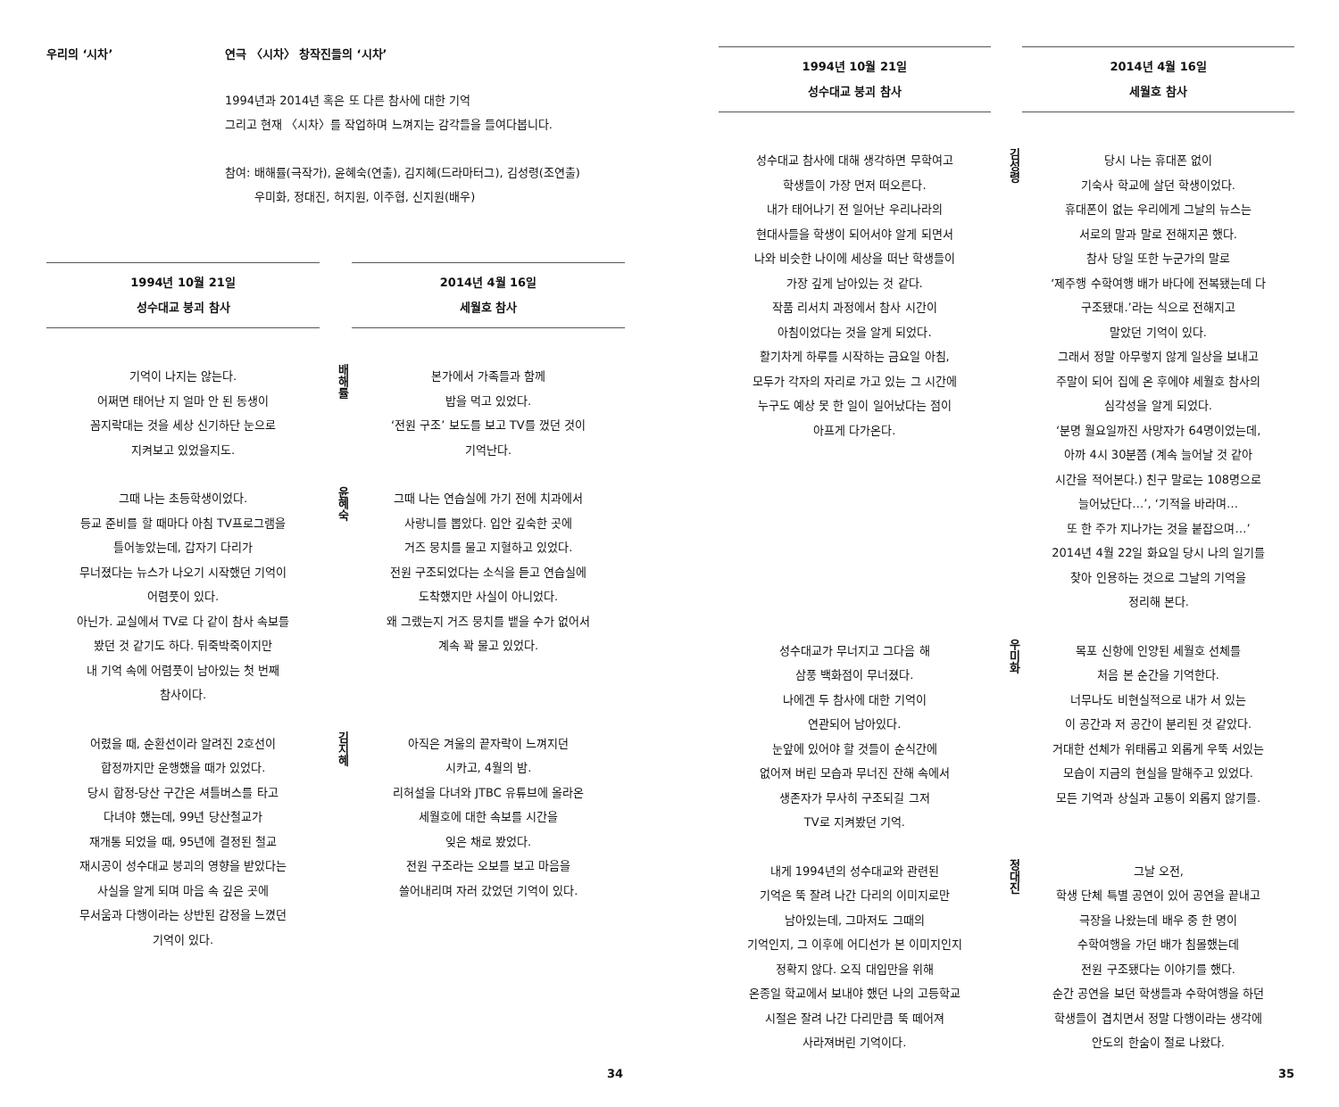우리의 ‘시차’ 연극 〈시차〉 창작진들의 ‘시차’
1994년과 2014년 혹은 또 다른 참사에 대한 기억
그리고 현재 〈시차〉를 작업하며 느껴지는 감각들을 들여다봅니다.
참여: 배해률(극작가), 윤혜숙(연출), 김지혜(드라마터그), 김성령(조연출)
우미화, 정대진, 허지원, 이주협, 신지원(배우)
1994년 10월 21일
성수대교 붕괴 참사
2014년 4월 16일
세월호 참사
기억이 나지는 않는다.
어쩌면 태어난 지 얼마 안 된 동생이
꼼지락대는 것을 세상 신기하단 눈으로
지켜보고 있었을지도.
배해률
본가에서 가족들과 함께
밥을 먹고 있었다.
‘전원 구조’ 보도를 보고 TV를 껐던 것이
기억난다.
그때 나는 초등학생이었다.
등교 준비를 할 때마다 아침 TV프로그램을
틀어놓았는데, 갑자기 다리가
무너졌다는 뉴스가 나오기 시작했던 기억이
어렴풋이 있다.
아닌가. 교실에서 TV로 다 같이 참사 속보를
봤던 것 같기도 하다. 뒤죽박죽이지만
내 기억 속에 어렴풋이 남아있는 첫 번째
참사이다.
윤혜숙
그때 나는 연습실에 가기 전에 치과에서
사랑니를 뽑았다. 입안 깊숙한 곳에
거즈 뭉치를 물고 지혈하고 있었다.
전원 구조되었다는 소식을 듣고 연습실에
도착했지만 사실이 아니었다.
왜 그랬는지 거즈 뭉치를 뱉을 수가 없어서
계속 꽉 물고 있었다.
어렸을 때, 순환선이라 알려진 2호선이
합정까지만 운행했을 때가 있었다.
당시 합정-당산 구간은 셔틀버스를 타고
다녀야 했는데, 99년 당산철교가
재개통 되었을 때, 95년에 결정된 철교
재시공이 성수대교 붕괴의 영향을 받았다는
사실을 알게 되며 마음 속 깊은 곳에
무서움과 다행이라는 상반된 감정을 느꼈던
기억이 있다.
김지혜
아직은 겨울의 끝자락이 느껴지던
시카고, 4월의 밤.
리허설을 다녀와 JTBC 유튜브에 올라온
세월호에 대한 속보를 시간을
잊은 채로 봤었다.
전원 구조라는 오보를 보고 마음을
쓸어내리며 자러 갔었던 기억이 있다.
34
1994년 10월 21일
성수대교 붕괴 참사
2014년 4월 16일
세월호 참사
성수대교 참사에 대해 생각하면 무학여고
학생들이 가장 먼저 떠오른다.
내가 태어나기 전 일어난 우리나라의
현대사들을 학생이 되어서야 알게 되면서
나와 비슷한 나이에 세상을 떠난 학생들이
가장 깊게 남아있는 것 같다.
작품 리서치 과정에서 참사 시간이
아침이었다는 것을 알게 되었다.
활기차게 하루를 시작하는 금요일 아침,
모두가 각자의 자리로 가고 있는 그 시간에
누구도 예상 못 한 일이 일어났다는 점이
아프게 다가온다.
김성령
당시 나는 휴대폰 없이
기숙사 학교에 살던 학생이었다.
휴대폰이 없는 우리에게 그날의 뉴스는
서로의 말과 말로 전해지곤 했다.
참사 당일 또한 누군가의 말로
‘제주행 수학여행 배가 바다에 전복됐는데 다
구조됐대.’라는 식으로 전해지고
말았던 기억이 있다.
그래서 정말 아무렇지 않게 일상을 보내고
주말이 되어 집에 온 후에야 세월호 참사의
심각성을 알게 되었다.
‘분명 월요일까진 사망자가 64명이었는데,
아까 4시 30분쯤 (계속 늘어날 것 같아
시간을 적어본다.) 친구 말로는 108명으로
늘어났단다…’, ‘기적을 바라며…
또 한 주가 지나가는 것을 붙잡으며…’
2014년 4월 22일 화요일 당시 나의 일기를
찾아 인용하는 것으로 그날의 기억을
정리해 본다.
성수대교가 무너지고 그다음 해
삼풍 백화점이 무너졌다.
나에겐 두 참사에 대한 기억이
연관되어 남아있다.
눈앞에 있어야 할 것들이 순식간에
없어져 버린 모습과 무너진 잔해 속에서
생존자가 무사히 구조되길 그저
TV로 지켜봤던 기억.
우미화
목포 신항에 인양된 세월호 선체를
처음 본 순간을 기억한다.
너무나도 비현실적으로 내가 서 있는
이 공간과 저 공간이 분리된 것 같았다.
거대한 선체가 위태롭고 외롭게 우뚝 서있는
모습이 지금의 현실을 말해주고 있었다.
모든 기억과 상실과 고통이 외롭지 않기를.
내게 1994년의 성수대교와 관련된
기억은 뚝 잘려 나간 다리의 이미지로만
남아있는데, 그마저도 그때의
기억인지, 그 이후에 어디선가 본 이미지인지
정확지 않다. 오직 대입만을 위해
온종일 학교에서 보내야 했던 나의 고등학교
시절은 잘려 나간 다리만큼 뚝 떼어져
사라져버린 기억이다.
정대진
그날 오전,
학생 단체 특별 공연이 있어 공연을 끝내고
극장을 나왔는데 배우 중 한 명이
수학여행을 가던 배가 침몰했는데
전원 구조됐다는 이야기를 했다.
순간 공연을 보던 학생들과 수학여행을 하던
학생들이 겹치면서 정말 다행이라는 생각에
안도의 한숨이 절로 나왔다.
35